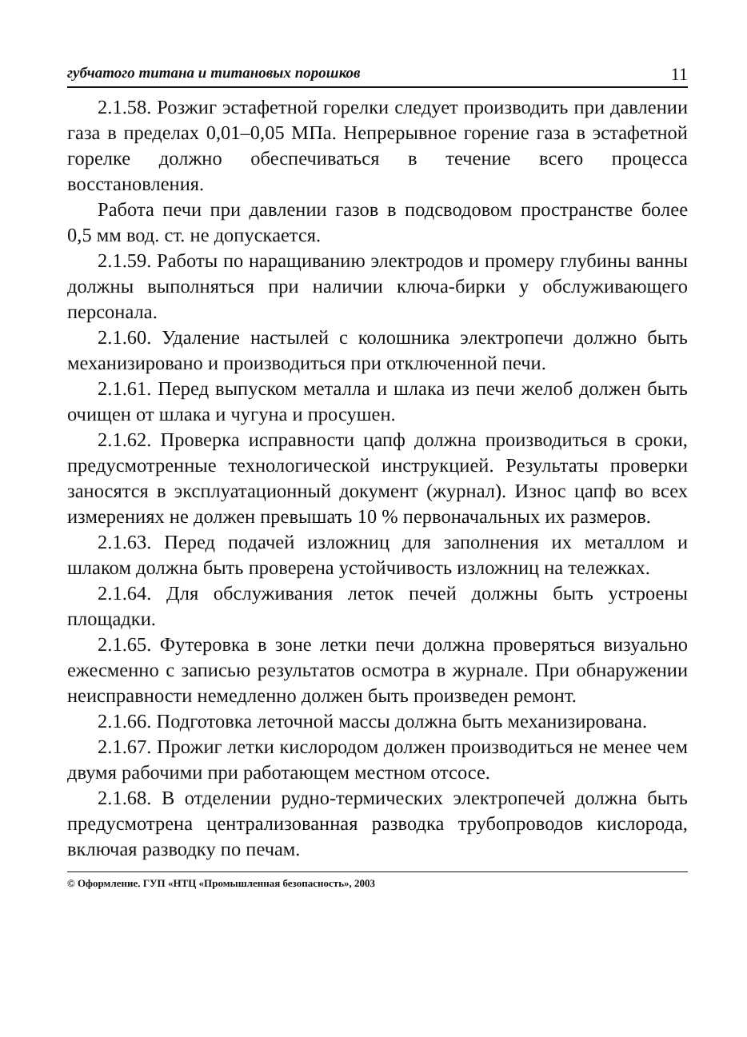губчатого титана и титановых порошков 11
2.1.58. Розжиг эстафетной горелки следует производить при давлении газа в пределах 0,01–0,05 МПа. Непрерывное горение газа в эстафетной горелке должно обеспечиваться в течение всего процесса восстановления.
Работа печи при давлении газов в подсводовом пространстве более 0,5 мм вод. ст. не допускается.
2.1.59. Работы по наращиванию электродов и промеру глубины ванны должны выполняться при наличии ключа-бирки у обслуживающего персонала.
2.1.60. Удаление настылей с колошника электропечи должно быть механизировано и производиться при отключенной печи.
2.1.61. Перед выпуском металла и шлака из печи желоб должен быть очищен от шлака и чугуна и просушен.
2.1.62. Проверка исправности цапф должна производиться в сроки, предусмотренные технологической инструкцией. Результаты проверки заносятся в эксплуатационный документ (журнал). Износ цапф во всех измерениях не должен превышать 10 % первоначальных их размеров.
2.1.63. Перед подачей изложниц для заполнения их металлом и шлаком должна быть проверена устойчивость изложниц на тележках.
2.1.64. Для обслуживания леток печей должны быть устроены площадки.
2.1.65. Футеровка в зоне летки печи должна проверяться визуально ежесменно с записью результатов осмотра в журнале. При обнаружении неисправности немедленно должен быть произведен ремонт.
2.1.66. Подготовка леточной массы должна быть механизирована.
2.1.67. Прожиг летки кислородом должен производиться не менее чем двумя рабочими при работающем местном отсосе.
2.1.68. В отделении рудно-термических электропечей должна быть предусмотрена централизованная разводка трубопроводов кислорода, включая разводку по печам.
© Оформление. ГУП «НТЦ «Промышленная безопасность», 2003